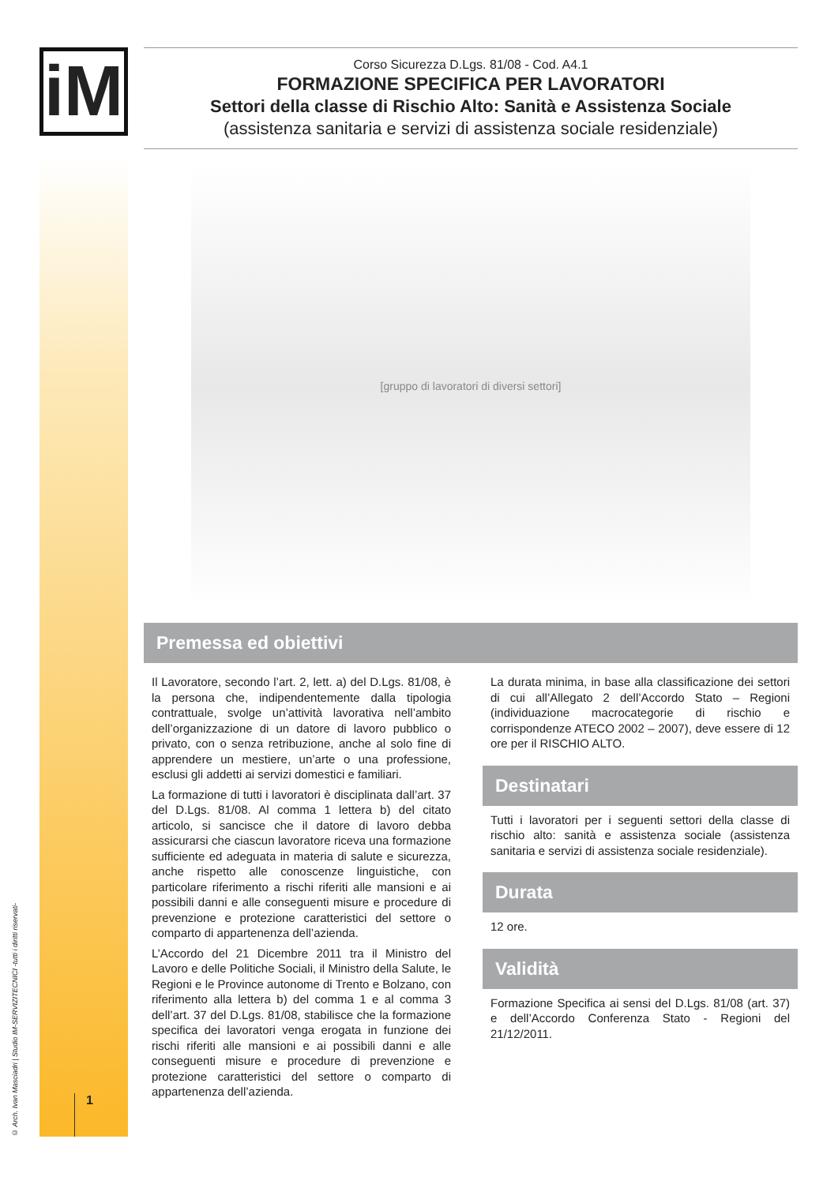iM
© Arch. Ivan Masciadri | Studio IM-SERVIZITECNICI -tutti i diritti riservati-
1
Corso Sicurezza D.Lgs. 81/08 - Cod. A4.1
FORMAZIONE SPECIFICA PER LAVORATORI
Settori della classe di Rischio Alto: Sanità e Assistenza Sociale
(assistenza sanitaria e servizi di assistenza sociale residenziale)
[gruppo di lavoratori di diversi settori]
Premessa ed obiettivi
Il Lavoratore, secondo l’art. 2, lett. a) del D.Lgs. 81/08, è la persona che, indipendentemente dalla tipologia contrattuale, svolge un’attività lavorativa nell’ambito dell’organizzazione di un datore di lavoro pubblico o privato, con o senza retribuzione, anche al solo fine di apprendere un mestiere, un’arte o una professione, esclusi gli addetti ai servizi domestici e familiari.
La formazione di tutti i lavoratori è disciplinata dall’art. 37 del D.Lgs. 81/08. Al comma 1 lettera b) del citato articolo, si sancisce che il datore di lavoro debba assicurarsi che ciascun lavoratore riceva una formazione sufficiente ed adeguata in materia di salute e sicurezza, anche rispetto alle conoscenze linguistiche, con particolare riferimento a rischi riferiti alle mansioni e ai possibili danni e alle conseguenti misure e procedure di prevenzione e protezione caratteristici del settore o comparto di appartenenza dell’azienda.
L’Accordo del 21 Dicembre 2011 tra il Ministro del Lavoro e delle Politiche Sociali, il Ministro della Salute, le Regioni e le Province autonome di Trento e Bolzano, con riferimento alla lettera b) del comma 1 e al comma 3 dell’art. 37 del D.Lgs. 81/08, stabilisce che la formazione specifica dei lavoratori venga erogata in funzione dei rischi riferiti alle mansioni e ai possibili danni e alle conseguenti misure e procedure di prevenzione e protezione caratteristici del settore o comparto di appartenenza dell’azienda.
La durata minima, in base alla classificazione dei settori di cui all’Allegato 2 dell’Accordo Stato – Regioni (individuazione macrocategorie di rischio e corrispondenze ATECO 2002 – 2007), deve essere di 12 ore per il RISCHIO ALTO.
Destinatari
Tutti i lavoratori per i seguenti settori della classe di rischio alto: sanità e assistenza sociale (assistenza sanitaria e servizi di assistenza sociale residenziale).
Durata
12 ore.
Validità
Formazione Specifica ai sensi del D.Lgs. 81/08 (art. 37) e dell’Accordo Conferenza Stato - Regioni del 21/12/2011.